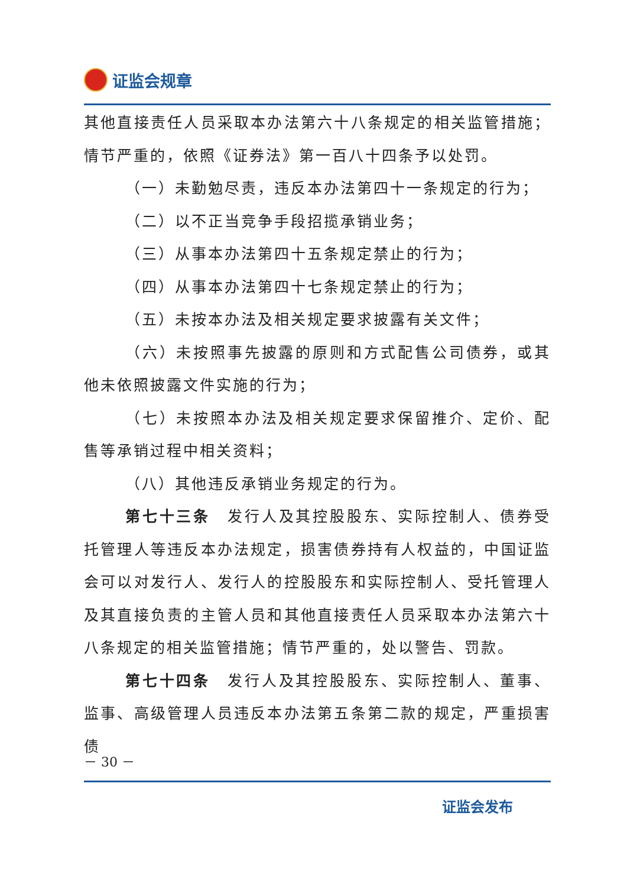证监会规章
其他直接责任人员采取本办法第六十八条规定的相关监管措施；情节严重的，依照《证券法》第一百八十四条予以处罚。
（一）未勤勉尽责，违反本办法第四十一条规定的行为；
（二）以不正当竞争手段招揽承销业务；
（三）从事本办法第四十五条规定禁止的行为；
（四）从事本办法第四十七条规定禁止的行为；
（五）未按本办法及相关规定要求披露有关文件；
（六）未按照事先披露的原则和方式配售公司债券，或其他未依照披露文件实施的行为；
（七）未按照本办法及相关规定要求保留推介、定价、配售等承销过程中相关资料；
（八）其他违反承销业务规定的行为。
第七十三条　发行人及其控股股东、实际控制人、债券受托管理人等违反本办法规定，损害债券持有人权益的，中国证监会可以对发行人、发行人的控股股东和实际控制人、受托管理人及其直接负责的主管人员和其他直接责任人员采取本办法第六十八条规定的相关监管措施；情节严重的，处以警告、罚款。
第七十四条　发行人及其控股股东、实际控制人、董事、监事、高级管理人员违反本办法第五条第二款的规定，严重损害债
－ 30 －
证监会发布